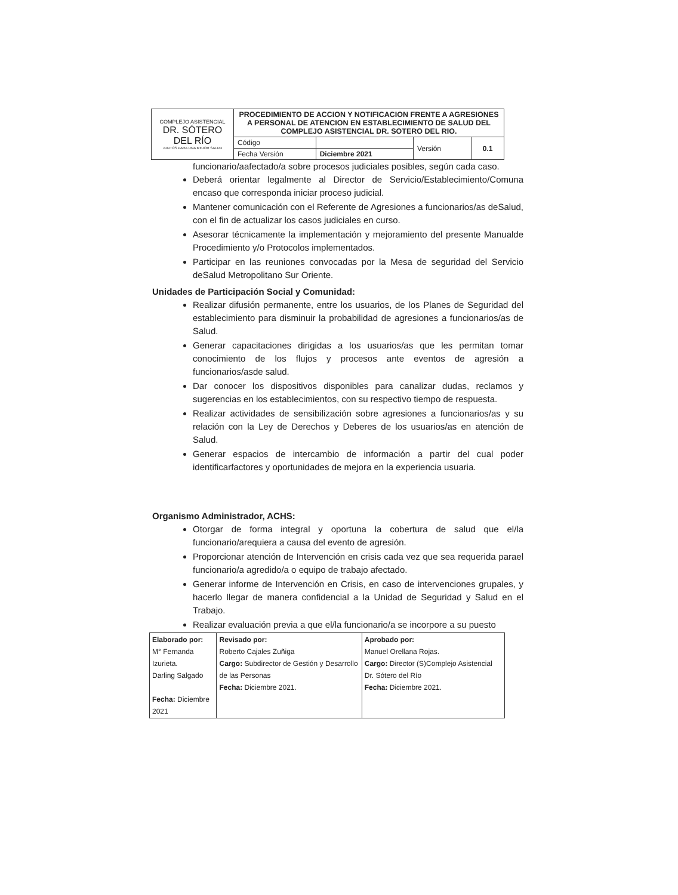| COMPLEJO ASISTENCIAL DR. SÓTERO DEL RÍO JUNTOS PARA UNA MEJOR SALUD | PROCEDIMIENTO DE ACCION Y NOTIFICACION FRENTE A AGRESIONES A PERSONAL DE ATENCION EN ESTABLECIMIENTO DE SALUD DEL COMPLEJO ASISTENCIAL DR. SOTERO DEL RIO. | | | |
| | Código | | Versión | 0.1 |
| | Fecha Versión | Diciembre 2021 | | |
funcionario/aafectado/a sobre procesos judiciales posibles, según cada caso.
Deberá orientar legalmente al Director de Servicio/Establecimiento/Comuna encaso que corresponda iniciar proceso judicial.
Mantener comunicación con el Referente de Agresiones a funcionarios/as deSalud, con el fin de actualizar los casos judiciales en curso.
Asesorar técnicamente la implementación y mejoramiento del presente Manualde Procedimiento y/o Protocolos implementados.
Participar en las reuniones convocadas por la Mesa de seguridad del Servicio deSalud Metropolitano Sur Oriente.
Unidades de Participación Social y Comunidad:
Realizar difusión permanente, entre los usuarios, de los Planes de Seguridad del establecimiento para disminuir la probabilidad de agresiones a funcionarios/as de Salud.
Generar capacitaciones dirigidas a los usuarios/as que les permitan tomar conocimiento de los flujos y procesos ante eventos de agresión a funcionarios/asde salud.
Dar conocer los dispositivos disponibles para canalizar dudas, reclamos y sugerencias en los establecimientos, con su respectivo tiempo de respuesta.
Realizar actividades de sensibilización sobre agresiones a funcionarios/as y su relación con la Ley de Derechos y Deberes de los usuarios/as en atención de Salud.
Generar espacios de intercambio de información a partir del cual poder identificarfactores y oportunidades de mejora en la experiencia usuaria.
Organismo Administrador, ACHS:
Otorgar de forma integral y oportuna la cobertura de salud que el/la funcionario/arequiera a causa del evento de agresión.
Proporcionar atención de Intervención en crisis cada vez que sea requerida parael funcionario/a agredido/a o equipo de trabajo afectado.
Generar informe de Intervención en Crisis, en caso de intervenciones grupales, y hacerlo llegar de manera confidencial a la Unidad de Seguridad y Salud en el Trabajo.
Realizar evaluación previa a que el/la funcionario/a se incorpore a su puesto
| Elaborado por: M° Fernanda Izurieta. Darling Salgado Fecha: Diciembre 2021 | Revisado por: Roberto Cajales Zuñiga Cargo: Subdirector de Gestión y Desarrollo de las Personas Fecha: Diciembre 2021. | Aprobado por: Manuel Orellana Rojas. Cargo: Director (S)Complejo Asistencial Dr. Sótero del Río Fecha: Diciembre 2021. |